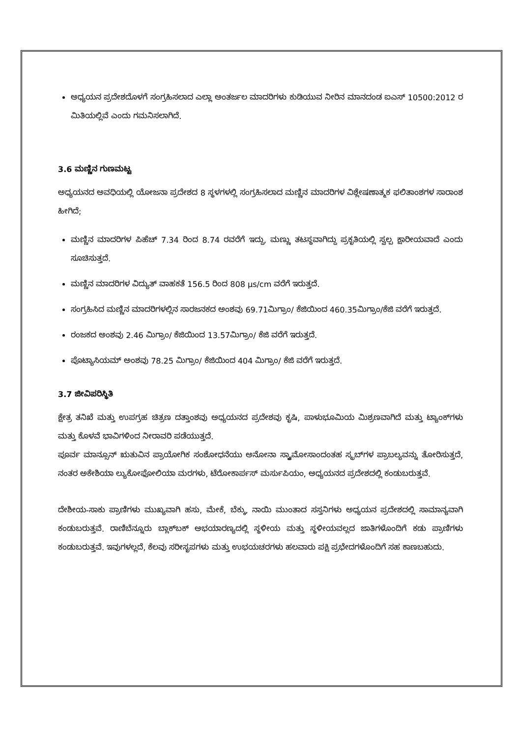ಅಧ್ಯಯನ ಪ್ರದೇಶದೊಳಗೆ ಸಂಗ್ರಹಿಸಲಾದ ಎಲ್ಲಾ ಅಂತರ್ಜಲ ಮಾದರಿಗಳು ಕುಡಿಯುವ ನೀರಿನ ಮಾನದಂಡ ಐಎಸ್ 10500:2012 ರ ಮಿತಿಯಲ್ಲಿವೆ ಎಂದು ಗಮನಿಸಲಾಗಿದೆ.
3.6 ಮಣ್ಣಿನ ಗುಣಮಟ್ಟ
ಅಧ್ಯಯನದ ಅವಧಿಯಲ್ಲಿ ಯೋಜನಾ ಪ್ರದೇಶದ 8 ಸ್ಥಳಗಳಲ್ಲಿ ಸಂಗ್ರಹಿಸಲಾದ ಮಣ್ಣಿನ ಮಾದರಿಗಳ ವಿಶ್ಲೇಷಣಾತ್ಮಕ ಫಲಿತಾಂಶಗಳ ಸಾರಾಂಶ ಹೀಗಿದೆ;
ಮಣ್ಣಿನ ಮಾದರಿಗಳ ಪಿಹೆಚ್ 7.34 ರಿಂದ 8.74 ರವರೆಗೆ ಇದ್ದು, ಮಣ್ಣು ತಟಸ್ಥವಾಗಿದ್ದು ಪ್ರಕೃತಿಯಲ್ಲಿ ಸ್ವಲ್ಪ ಕ್ಷಾರೀಯವಾದೆ ಎಂದು ಸೂಚಿಸುತ್ತದೆ.
ಮಣ್ಣಿನ ಮಾದರಿಗಳ ವಿದ್ಯುತ್ ವಾಹಕತೆ 156.5 ರಿಂದ 808 µs/cm ವರೆಗೆ ಇರುತ್ತದೆ.
ಸಂಗ್ರಹಿಸಿದ ಮಣ್ಣಿನ ಮಾದರಿಗಳಲ್ಲಿನ ಸಾರಜನಕದ ಅಂಶವು 69.71ಮಿಗ್ರಾಂ/ ಕೆಜಿಯಿಂದ 460.35ಮಿಗ್ರಾಂ/ಕೆಜಿ ವರೆಗೆ ಇರುತ್ತದೆ.
ರಂಜಕದ ಅಂಶವು 2.46 ಮಿಗ್ರಾಂ/ ಕೆಜಿಯಿಂದ 13.57ಮಿಗ್ರಾಂ/ ಕೆಜಿ ವರೆಗೆ ಇರುತ್ತದೆ.
ಪೊಟ್ಯಾಸಿಯಮ್ ಅಂಶವು 78.25 ಮಿಗ್ರಾಂ/ ಕೆಜಿಯಿಂದ 404 ಮಿಗ್ರಾಂ/ ಕೆಜಿ ವರೆಗೆ ಇರುತ್ತದೆ.
3.7 ಜೀವಿಪರಿಸ್ಥಿತಿ
ಕ್ಷೇತ್ರ ತನಿಖೆ ಮತ್ತು ಉಪಗ್ರಹ ಚಿತ್ರಣ ದತ್ತಾಂಶವು ಅಧ್ಯಯನದ ಪ್ರದೇಶವು ಕೃಷಿ, ಪಾಳುಭೂಮಿಯ ಮಿಶ್ರಣವಾಗಿದೆ ಮತ್ತು ಟ್ಯಾಂಕ್‌ಗಳು ಮತ್ತು ಕೊಳವೆ ಭಾವಿಗಳಿಂದ ನೀರಾವರಿ ಪಡೆಯುತ್ತದೆ.
ಪೂರ್ವ ಮಾನ್ಸೂನ್ ಋತುವಿನ ಪ್ರಾಯೋಗಿಕ ಸಂಶೋಧನೆಯು ಅನೋನಾ ಸ್ಕ್ವಾಮೋಸಾಂದಂತಹ ಸ್ಕ್ರಬ್‌ಗಳ ಪ್ರಾಬಲ್ಯವನ್ನು ತೋರಿಸುತ್ತದೆ, ನಂತರ ಅಕೇಶಿಯಾ ಲ್ಯುಕೋಫೋಲಿಯಾ ಮರಗಳು, ಟೆರೋಕಾರ್ಪಸ್ ಮರ್ಸುಪಿಯಂ, ಅಧ್ಯಯನದ ಪ್ರದೇಶದಲ್ಲಿ ಕಂಡುಬರುತ್ತವೆ.
ದೇಶೀಯ-ಸಾಕು ಪ್ರಾಣಿಗಳು ಮುಖ್ಯವಾಗಿ ಹಸು, ಮೇಕೆ, ಬೆಕ್ಕು, ನಾಯಿ ಮುಂತಾದ ಸಸ್ತನಿಗಳು ಅಧ್ಯಯನ ಪ್ರದೇಶದಲ್ಲಿ ಸಾಮಾನ್ಯವಾಗಿ ಕಂಡುಬರುತ್ತವೆ. ರಾಣಿಬೆನ್ನೂರು ಬ್ಲಾಕ್‌ಬಕ್ ಅಭಯಾರಣ್ಯದಲ್ಲಿ ಸ್ಥಳೀಯ ಮತ್ತು ಸ್ಥಳೀಯವಲ್ಲದ ಜಾತಿಗಳೊಂದಿಗೆ ಕಡು ಪ್ರಾಣಿಗಳು ಕಂಡುಬರುತ್ತವೆ. ಇವುಗಳಲ್ಲದೆ, ಕೆಲವು ಸರೀಸೃಪಗಳು ಮತ್ತು ಉಭಯಚರಗಳು ಹಲವಾರು ಪಕ್ಷಿ ಪ್ರಭೇದಗಳೊಂದಿಗೆ ಸಹ ಕಾಣಬಹುದು.